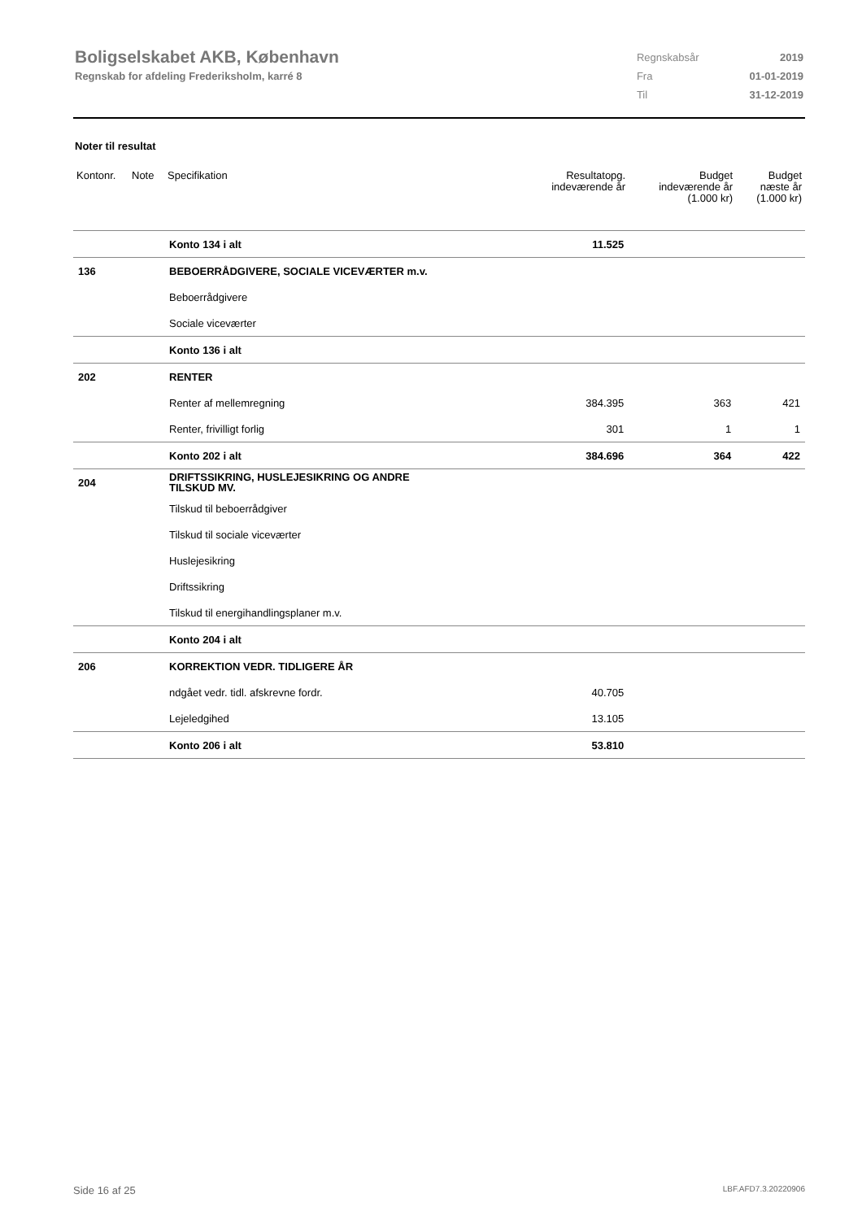Boligselskabet AKB, København
Regnskab for afdeling Frederiksholm, karré 8
| Regnskabsår | 2019 |
| Fra | 01-01-2019 |
| Til | 31-12-2019 |
Noter til resultat
| Kontonr. | Note | Specifikation | Resultatopg. indeværende år | Budget indeværende år (1.000 kr) | Budget næste år (1.000 kr) |
| --- | --- | --- | --- | --- | --- |
| | | Konto 134 i alt | 11.525 | | |
| 136 | | BEBOERRÅDGIVERE, SOCIALE VICEVÆRTER m.v. | | | |
| | | Beboerrådgivere | | | |
| | | Sociale viceværter | | | |
| | | Konto 136 i alt | | | |
| 202 | | RENTER | | | |
| | | Renter af mellemregning | 384.395 | 363 | 421 |
| | | Renter, frivilligt forlig | 301 | 1 | 1 |
| | | Konto 202 i alt | 384.696 | 364 | 422 |
| 204 | | DRIFTSSIKRING, HUSLEJESIKRING OG ANDRE TILSKUD MV. | | | |
| | | Tilskud til beboerrådgiver | | | |
| | | Tilskud til sociale viceværter | | | |
| | | Huslejesikring | | | |
| | | Driftssikring | | | |
| | | Tilskud til energihandlingsplaner m.v. | | | |
| | | Konto 204 i alt | | | |
| 206 | | KORREKTION VEDR. TIDLIGERE ÅR | | | |
| | | ndgået vedr. tidl. afskrevne fordr. | 40.705 | | |
| | | Lejeledgihed | 13.105 | | |
| | | Konto 206 i alt | 53.810 | | |
Side 16 af 25 LBF.AFD7.3.20220906